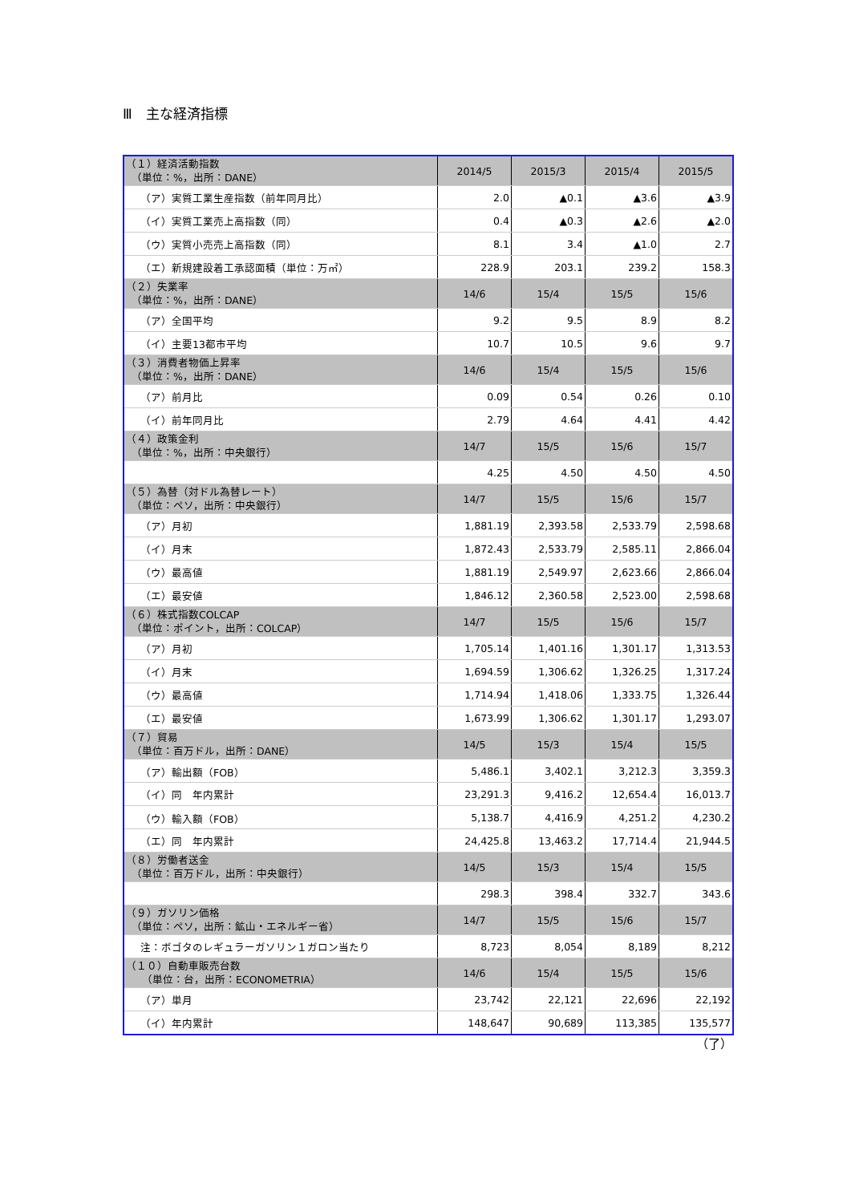Ⅲ　主な経済指標
| （１）経済活動指数 （単位：%，出所：DANE） | 2014/5 | 2015/3 | 2015/4 | 2015/5 |
| （ア）実質工業生産指数（前年同月比） | 2.0 | ▲0.1 | ▲3.6 | ▲3.9 |
| （イ）実質工業売上高指数（同） | 0.4 | ▲0.3 | ▲2.6 | ▲2.0 |
| （ウ）実質小売売上高指数（同） | 8.1 | 3.4 | ▲1.0 | 2.7 |
| （エ）新規建設着工承認面積（単位：万㎡） | 228.9 | 203.1 | 239.2 | 158.3 |
| （２）失業率 （単位：%，出所：DANE） | 14/6 | 15/4 | 15/5 | 15/6 |
| （ア）全国平均 | 9.2 | 9.5 | 8.9 | 8.2 |
| （イ）主要13都市平均 | 10.7 | 10.5 | 9.6 | 9.7 |
| （３）消費者物価上昇率 （単位：%，出所：DANE） | 14/6 | 15/4 | 15/5 | 15/6 |
| （ア）前月比 | 0.09 | 0.54 | 0.26 | 0.10 |
| （イ）前年同月比 | 2.79 | 4.64 | 4.41 | 4.42 |
| （４）政策金利 （単位：%，出所：中央銀行） | 14/7 | 15/5 | 15/6 | 15/7 |
| | 4.25 | 4.50 | 4.50 | 4.50 |
| （５）為替（対ドル為替レート） （単位：ペソ，出所：中央銀行） | 14/7 | 15/5 | 15/6 | 15/7 |
| （ア）月初 | 1,881.19 | 2,393.58 | 2,533.79 | 2,598.68 |
| （イ）月末 | 1,872.43 | 2,533.79 | 2,585.11 | 2,866.04 |
| （ウ）最高値 | 1,881.19 | 2,549.97 | 2,623.66 | 2,866.04 |
| （エ）最安値 | 1,846.12 | 2,360.58 | 2,523.00 | 2,598.68 |
| （６）株式指数COLCAP （単位：ポイント，出所：COLCAP） | 14/7 | 15/5 | 15/6 | 15/7 |
| （ア）月初 | 1,705.14 | 1,401.16 | 1,301.17 | 1,313.53 |
| （イ）月末 | 1,694.59 | 1,306.62 | 1,326.25 | 1,317.24 |
| （ウ）最高値 | 1,714.94 | 1,418.06 | 1,333.75 | 1,326.44 |
| （エ）最安値 | 1,673.99 | 1,306.62 | 1,301.17 | 1,293.07 |
| （７）貿易 （単位：百万ドル，出所：DANE） | 14/5 | 15/3 | 15/4 | 15/5 |
| （ア）輸出額（FOB） | 5,486.1 | 3,402.1 | 3,212.3 | 3,359.3 |
| （イ）同 年内累計 | 23,291.3 | 9,416.2 | 12,654.4 | 16,013.7 |
| （ウ）輸入額（FOB） | 5,138.7 | 4,416.9 | 4,251.2 | 4,230.2 |
| （エ）同 年内累計 | 24,425.8 | 13,463.2 | 17,714.4 | 21,944.5 |
| （８）労働者送金 （単位：百万ドル，出所：中央銀行） | 14/5 | 15/3 | 15/4 | 15/5 |
| | 298.3 | 398.4 | 332.7 | 343.6 |
| （９）ガソリン価格 （単位：ペソ，出所：鉱山・エネルギー省） | 14/7 | 15/5 | 15/6 | 15/7 |
| 注：ボゴタのレギュラーガソリン１ガロン当たり | 8,723 | 8,054 | 8,189 | 8,212 |
| （１０）自動車販売台数 （単位：台，出所：ECONOMETRIA） | 14/6 | 15/4 | 15/5 | 15/6 |
| （ア）単月 | 23,742 | 22,121 | 22,696 | 22,192 |
| （イ）年内累計 | 148,647 | 90,689 | 113,385 | 135,577 |
（了）